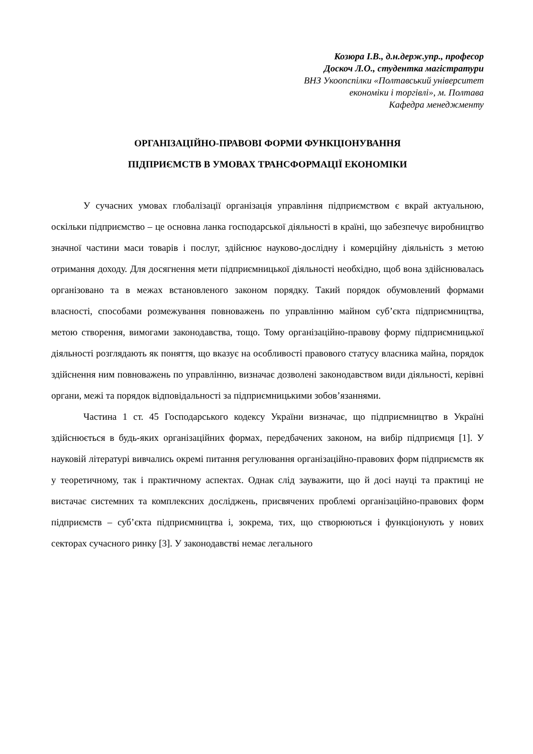Козюра І.В., д.н.держ.упр., професор
Доскоч Л.О., студентка магістратури
ВНЗ Укоопспілки «Полтавський університет
економіки і торгівлі», м. Полтава
Кафедра менеджменту
ОРГАНІЗАЦІЙНО-ПРАВОВІ ФОРМИ ФУНКЦІОНУВАННЯ
ПІДПРИЄМСТВ В УМОВАХ ТРАНСФОРМАЦІЇ ЕКОНОМІКИ
У сучасних умовах глобалізації організація управління підприємством є вкрай актуальною, оскільки підприємство – це основна ланка господарської діяльності в країні, що забезпечує виробництво значної частини маси товарів і послуг, здійснює науково-дослідну і комерційну діяльність з метою отримання доходу. Для досягнення мети підприємницької діяльності необхідно, щоб вона здійснювалась організовано та в межах встановленого законом порядку. Такий порядок обумовлений формами власності, способами розмежування повноважень по управлінню майном суб’єкта підприємництва, метою створення, вимогами законодавства, тощо. Тому організаційно-правову форму підприємницької діяльності розглядають як поняття, що вказує на особливості правового статусу власника майна, порядок здійснення ним повноважень по управлінню, визначає дозволені законодавством види діяльності, керівні органи, межі та порядок відповідальності за підприємницькими зобов’язаннями.
Частина 1 ст. 45 Господарського кодексу України визначає, що підприємництво в Україні здійснюється в будь-яких організаційних формах, передбачених законом, на вибір підприємця [1]. У науковій літературі вивчались окремі питання регулювання організаційно-правових форм підприємств як у теоретичному, так і практичному аспектах. Однак слід зауважити, що й досі науці та практиці не вистачає системних та комплексних досліджень, присвячених проблемі організаційно-правових форм підприємств – суб’єкта підприємництва і, зокрема, тих, що створюються і функціонують у нових секторах сучасного ринку [3]. У законодавстві немає легального